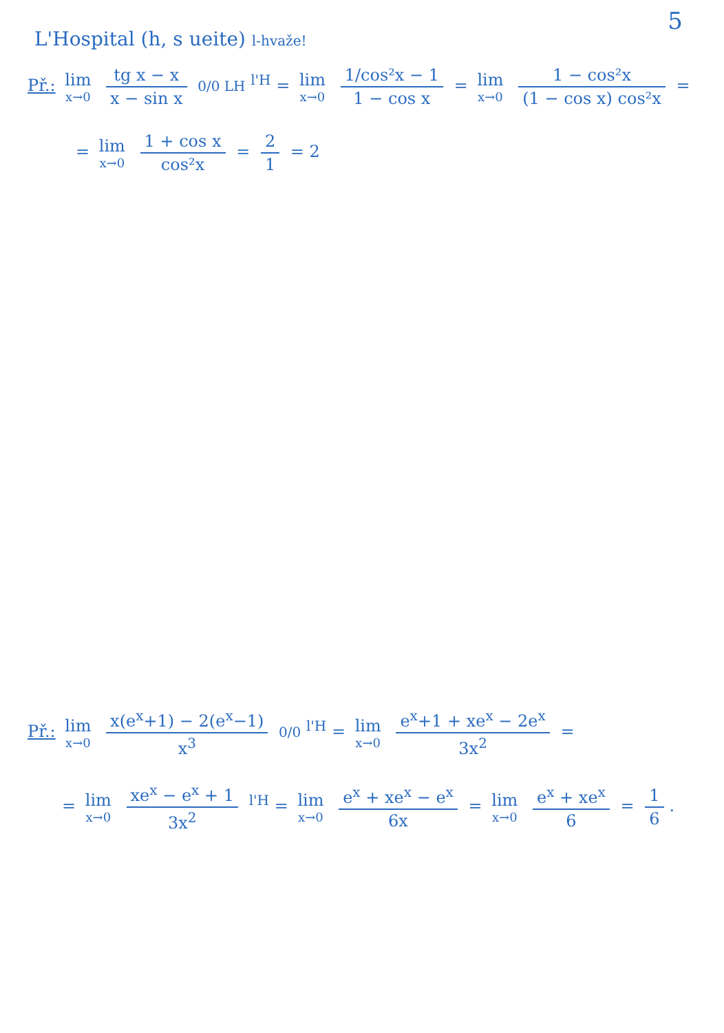5
L'Hospital (h, s ueite) l-hvaže!
Př.: lim x→0 tg x − x x − sin x 0/0 LH <sup>l'H</sup> = lim x→0 1/cos²x − 1 1 − cos x = lim x→0 1 − cos²x (1 − cos x) cos²x =
= lim x→0 1 + cos x cos²x = 2 1 = 2
Př.: lim x→0 x(e<sup>x</sup>+1) − 2(e<sup>x</sup>−1) x<sup>3</sup> 0/0 <sup>l'H</sup> = lim x→0 e<sup>x</sup>+1 + xe<sup>x</sup> − 2e<sup>x</sup> 3x<sup>2</sup> =
= lim x→0 xe<sup>x</sup> − e<sup>x</sup> + 1 3x<sup>2</sup> <sup>l'H</sup> = lim x→0 e<sup>x</sup> + xe<sup>x</sup> − e<sup>x</sup> 6x = lim x→0 e<sup>x</sup> + xe<sup>x</sup> 6 = 1 6.